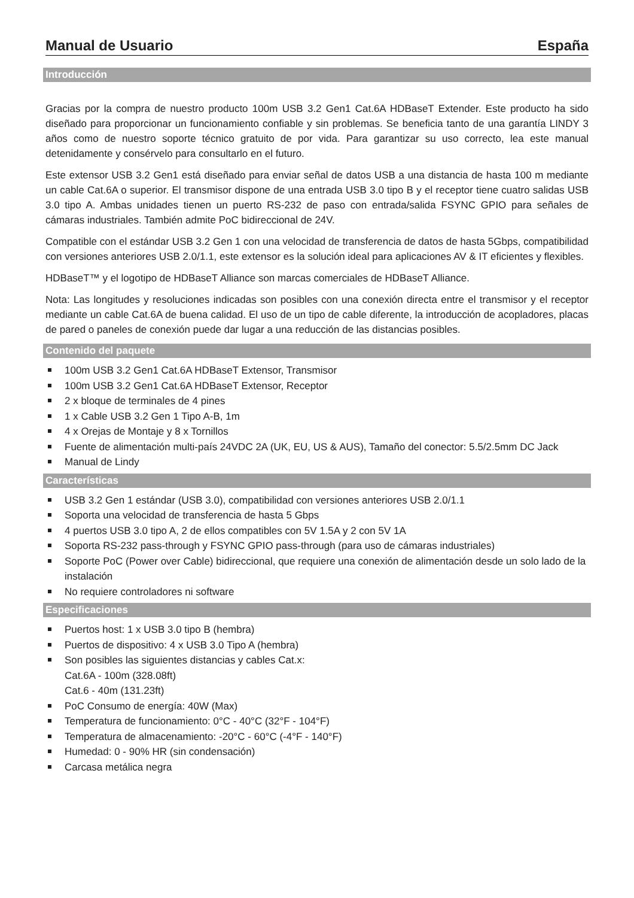Manual de Usuario España
Introducción
Gracias por la compra de nuestro producto 100m USB 3.2 Gen1 Cat.6A HDBaseT Extender. Este producto ha sido diseñado para proporcionar un funcionamiento confiable y sin problemas. Se beneficia tanto de una garantía LINDY 3 años como de nuestro soporte técnico gratuito de por vida. Para garantizar su uso correcto, lea este manual detenidamente y consérvelo para consultarlo en el futuro.
Este extensor USB 3.2 Gen1 está diseñado para enviar señal de datos USB a una distancia de hasta 100 m mediante un cable Cat.6A o superior. El transmisor dispone de una entrada USB 3.0 tipo B y el receptor tiene cuatro salidas USB 3.0 tipo A. Ambas unidades tienen un puerto RS-232 de paso con entrada/salida FSYNC GPIO para señales de cámaras industriales. También admite PoC bidireccional de 24V.
Compatible con el estándar USB 3.2 Gen 1 con una velocidad de transferencia de datos de hasta 5Gbps, compatibilidad con versiones anteriores USB 2.0/1.1, este extensor es la solución ideal para aplicaciones AV & IT eficientes y flexibles.
HDBaseT™ y el logotipo de HDBaseT Alliance son marcas comerciales de HDBaseT Alliance.
Nota: Las longitudes y resoluciones indicadas son posibles con una conexión directa entre el transmisor y el receptor mediante un cable Cat.6A de buena calidad. El uso de un tipo de cable diferente, la introducción de acopladores, placas de pared o paneles de conexión puede dar lugar a una reducción de las distancias posibles.
Contenido del paquete
100m USB 3.2 Gen1 Cat.6A HDBaseT Extensor, Transmisor
100m USB 3.2 Gen1 Cat.6A HDBaseT Extensor, Receptor
2 x bloque de terminales de 4 pines
1 x Cable USB 3.2 Gen 1 Tipo A-B, 1m
4 x Orejas de Montaje y 8 x Tornillos
Fuente de alimentación multi-país 24VDC 2A (UK, EU, US & AUS), Tamaño del conector: 5.5/2.5mm DC Jack
Manual de Lindy
Características
USB 3.2 Gen 1 estándar (USB 3.0), compatibilidad con versiones anteriores USB 2.0/1.1
Soporta una velocidad de transferencia de hasta 5 Gbps
4 puertos USB 3.0 tipo A, 2 de ellos compatibles con 5V 1.5A y 2 con 5V 1A
Soporta RS-232 pass-through y FSYNC GPIO pass-through (para uso de cámaras industriales)
Soporte PoC (Power over Cable) bidireccional, que requiere una conexión de alimentación desde un solo lado de la instalación
No requiere controladores ni software
Especificaciones
Puertos host: 1 x USB 3.0 tipo B (hembra)
Puertos de dispositivo: 4 x USB 3.0 Tipo A (hembra)
Son posibles las siguientes distancias y cables Cat.x:
Cat.6A - 100m (328.08ft)
Cat.6 - 40m (131.23ft)
PoC Consumo de energía: 40W (Max)
Temperatura de funcionamiento: 0°C - 40°C (32°F - 104°F)
Temperatura de almacenamiento: -20°C - 60°C (-4°F - 140°F)
Humedad: 0 - 90% HR (sin condensación)
Carcasa metálica negra